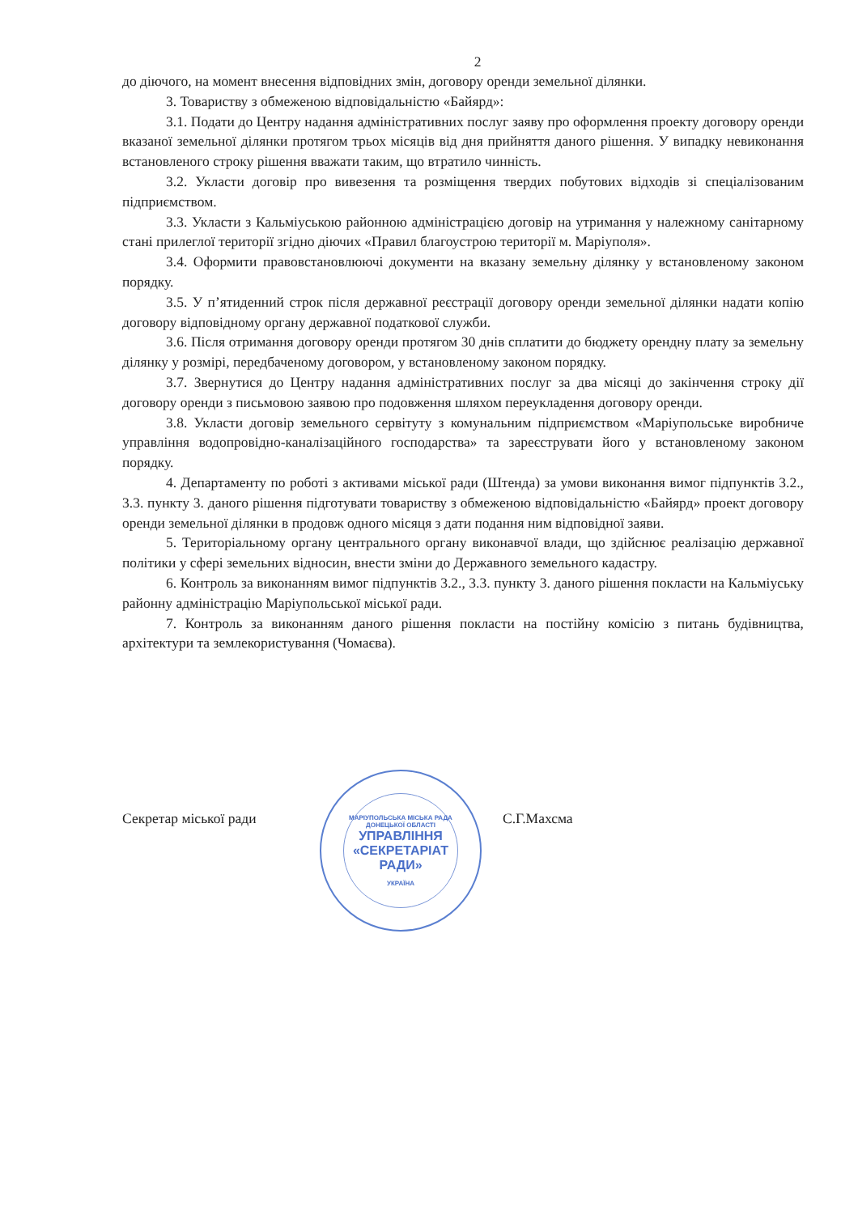2
до діючого, на момент внесення відповідних змін, договору оренди земельної ділянки.
3. Товариству з обмеженою відповідальністю «Байярд»:
3.1. Подати до Центру надання адміністративних послуг заяву про оформлення проекту договору оренди вказаної земельної ділянки протягом трьох місяців від дня прийняття даного рішення. У випадку невиконання встановленого строку рішення вважати таким, що втратило чинність.
3.2. Укласти договір про вивезення та розміщення твердих побутових відходів зі спеціалізованим підприємством.
3.3. Укласти з Кальміуською районною адміністрацією договір на утримання у належному санітарному стані прилеглої території згідно діючих «Правил благоустрою території м. Маріуполя».
3.4. Оформити правовстановлюючі документи на вказану земельну ділянку у встановленому законом порядку.
3.5. У п’ятиденний строк після державної реєстрації договору оренди земельної ділянки надати копію договору відповідному органу державної податкової служби.
3.6. Після отримання договору оренди протягом 30 днів сплатити до бюджету орендну плату за земельну ділянку у розмірі, передбаченому договором, у встановленому законом порядку.
3.7. Звернутися до Центру надання адміністративних послуг за два місяці до закінчення строку дії договору оренди з письмовою заявою про подовження шляхом переукладення договору оренди.
3.8. Укласти договір земельного сервітуту з комунальним підприємством «Маріупольське виробниче управління водопровідно-каналізаційного господарства» та зареєструвати його у встановленому законом порядку.
4. Департаменту по роботі з активами міської ради (Штенда) за умови виконання вимог підпунктів 3.2., 3.3. пункту 3. даного рішення підготувати товариству з обмеженою відповідальністю «Байярд» проект договору оренди земельної ділянки в продовж одного місяця з дати подання ним відповідної заяви.
5. Територіальному органу центрального органу виконавчої влади, що здійснює реалізацію державної політики у сфері земельних відносин, внести зміни до Державного земельного кадастру.
6. Контроль за виконанням вимог підпунктів 3.2., 3.3. пункту 3. даного рішення покласти на Кальміуську районну адміністрацію Маріупольської міської ради.
7. Контроль за виконанням даного рішення покласти на постійну комісію з питань будівництва, архітектури та землекористування (Чомаєва).
Секретар міської ради
МАРІУПОЛЬСЬКА МІСЬКА РАДА ДОНЕЦЬКОЇ ОБЛАСТІ
УПРАВЛІННЯ «СЕКРЕТАРІАТ РАДИ»
УКРАЇНА
С.Г.Махсма